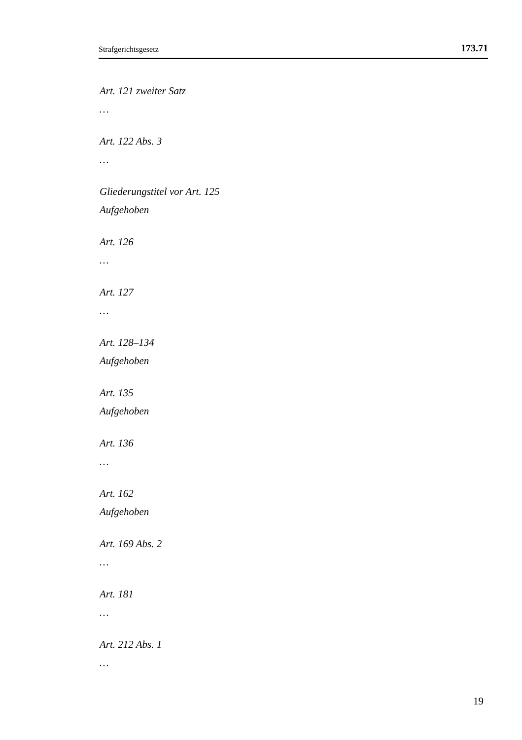Strafgerichtsgesetz 173.71
Art. 121 zweiter Satz
…
Art. 122 Abs. 3
…
Gliederungstitel vor Art. 125
Aufgehoben
Art. 126
…
Art. 127
…
Art. 128–134
Aufgehoben
Art. 135
Aufgehoben
Art. 136
…
Art. 162
Aufgehoben
Art. 169 Abs. 2
…
Art. 181
…
Art. 212 Abs. 1
…
19